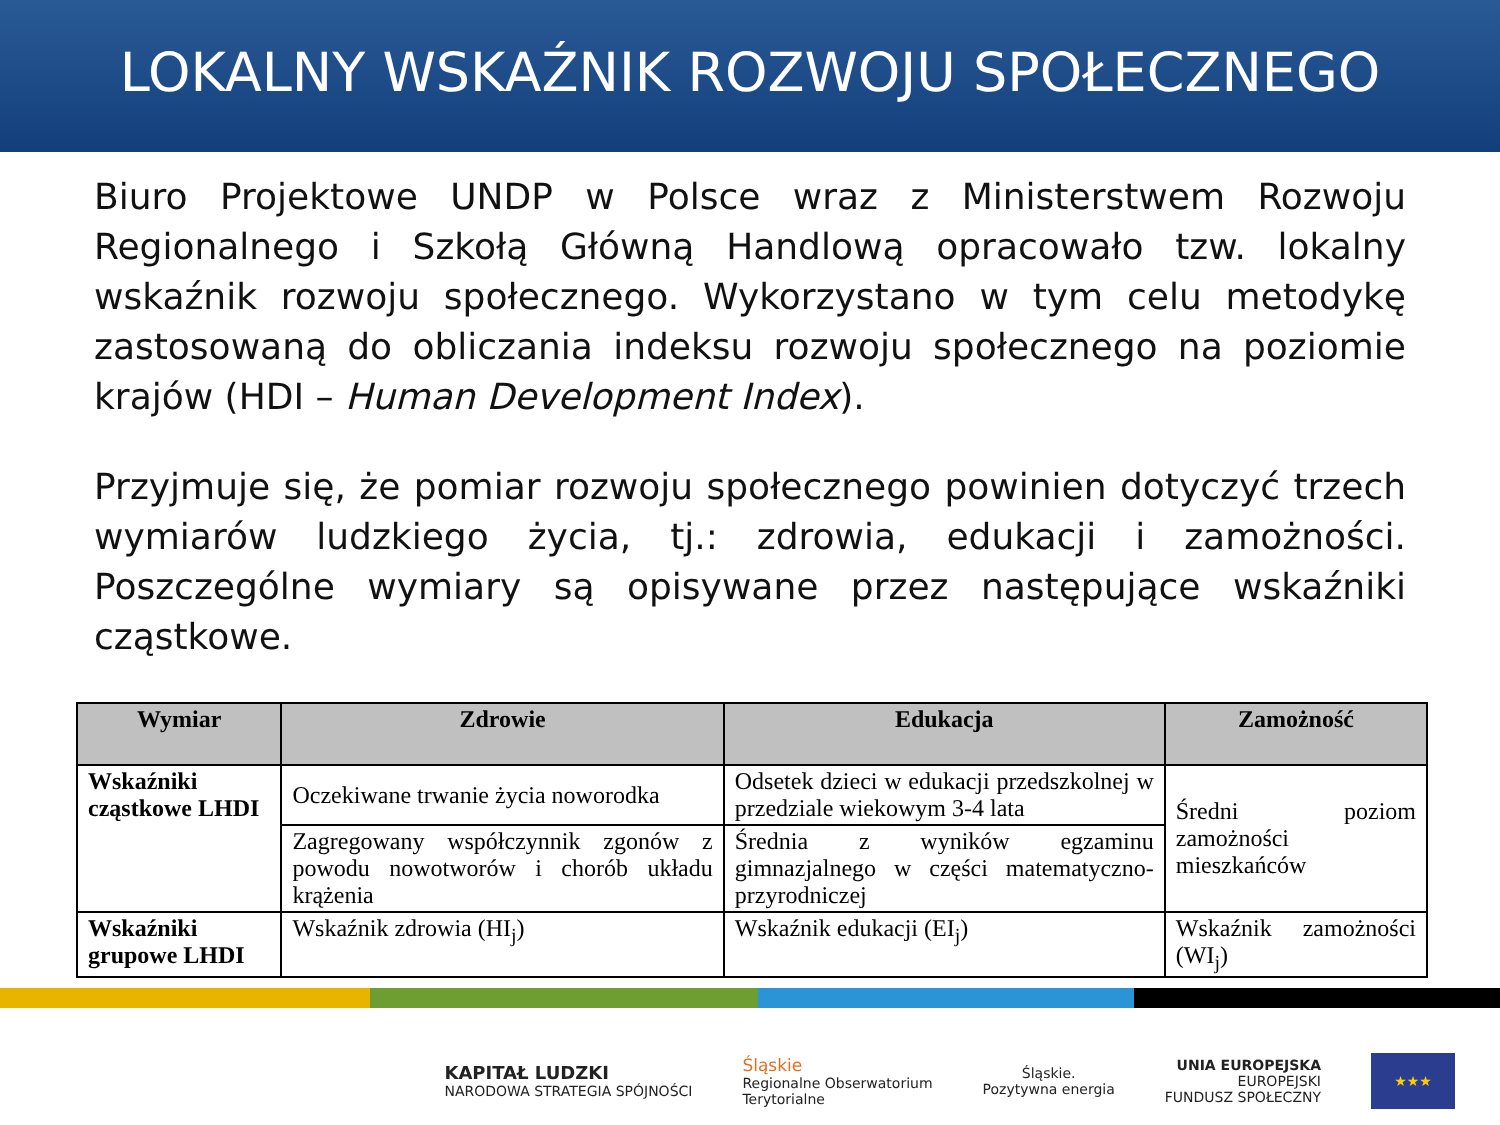LOKALNY WSKAŹNIK ROZWOJU SPOŁECZNEGO
Biuro Projektowe UNDP w Polsce wraz z Ministerstwem Rozwoju Regionalnego i Szkołą Główną Handlową opracowało tzw. lokalny wskaźnik rozwoju społecznego. Wykorzystano w tym celu metodykę zastosowaną do obliczania indeksu rozwoju społecznego na poziomie krajów (HDI – Human Development Index).
Przyjmuje się, że pomiar rozwoju społecznego powinien dotyczyć trzech wymiarów ludzkiego życia, tj.: zdrowia, edukacji i zamożności. Poszczególne wymiary są opisywane przez następujące wskaźniki cząstkowe.
| Wymiar | Zdrowie | Edukacja | Zamożność |
| --- | --- | --- | --- |
| Wskaźniki cząstkowe LHDI | Oczekiwane trwanie życia noworodka | Odsetek dzieci w edukacji przedszkolnej w przedziale wiekowym 3-4 lata | Średni poziom zamożności mieszkańców |
| | Zagregowany współczynnik zgonów z powodu nowotworów i chorób układu krążenia | Średnia z wyników egzaminu gimnazjalnego w części matematyczno-przyrodniczej | |
| Wskaźniki grupowe LHDI | Wskaźnik zdrowia (HI<sub>j</sub>) | Wskaźnik edukacji (EI<sub>j</sub>) | Wskaźnik zamożności (WI<sub>j</sub>) |
KAPITAŁ LUDZKI
NARODOWA STRATEGIA SPÓJNOŚCI
Śląskie
Regionalne Obserwatorium
Terytorialne
Śląskie.
Pozytywna energia
UNIA EUROPEJSKA
EUROPEJSKI
FUNDUSZ SPOŁECZNY
★★★